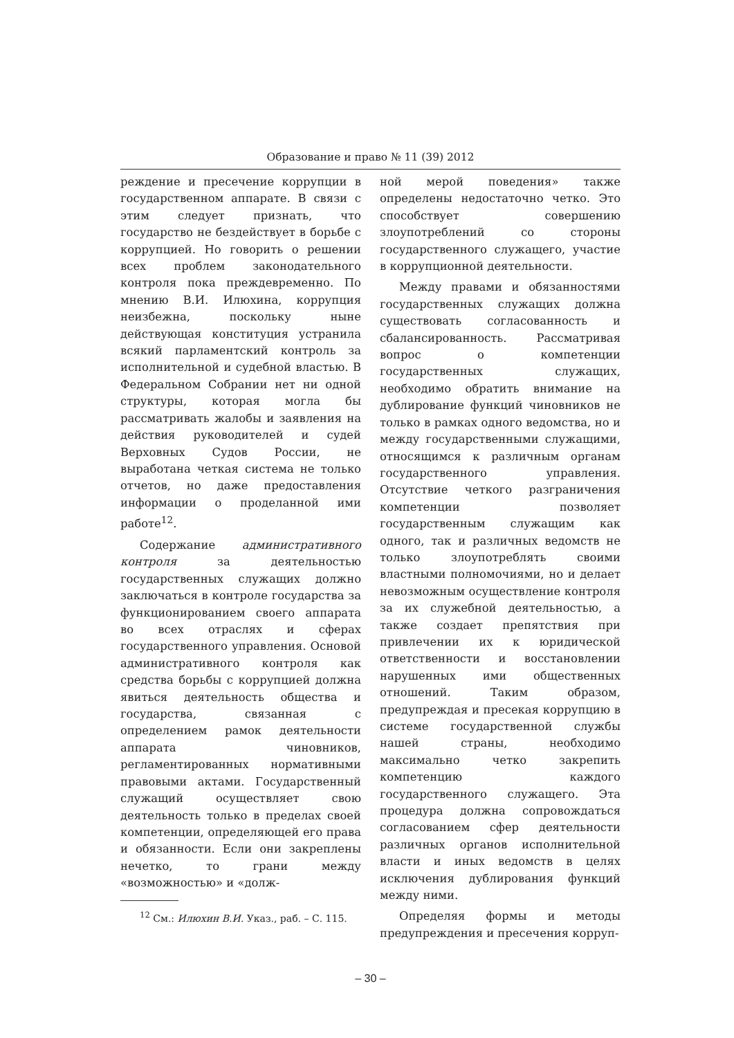Образование и право № 11 (39) 2012
реждение и пресечение коррупции в государственном аппарате. В связи с этим следует признать, что государство не бездействует в борьбе с коррупцией. Но говорить о решении всех проблем законодательного контроля пока преждевременно. По мнению В.И. Илюхина, коррупция неизбежна, поскольку ныне действующая конституция устранила всякий парламентский контроль за исполнительной и судебной властью. В Федеральном Собрании нет ни одной структуры, которая могла бы рассматривать жалобы и заявления на действия руководителей и судей Верховных Судов России, не выработана четкая система не только отчетов, но даже предоставления информации о проделанной ими работе<sup>12</sup>.
Содержание административного контроля за деятельностью государственных служащих должно заключаться в контроле государства за функционированием своего аппарата во всех отраслях и сферах государственного управления. Основой административного контроля как средства борьбы с коррупцией должна явиться деятельность общества и государства, связанная с определением рамок деятельности аппарата чиновников, регламентированных нормативными правовыми актами. Государственный служащий осуществляет свою деятельность только в пределах своей компетенции, определяющей его права и обязанности. Если они закреплены нечетко, то грани между «возможностью» и «долж-
<sup>12</sup> См.: Илюхин В.И. Указ., раб. – С. 115.
ной мерой поведения» также определены недостаточно четко. Это способствует совершению злоупотреблений со стороны государственного служащего, участие в коррупционной деятельности.
Между правами и обязанностями государственных служащих должна существовать согласованность и сбалансированность. Рассматривая вопрос о компетенции государственных служащих, необходимо обратить внимание на дублирование функций чиновников не только в рамках одного ведомства, но и между государственными служащими, относящимся к различным органам государственного управления. Отсутствие четкого разграничения компетенции позволяет государственным служащим как одного, так и различных ведомств не только злоупотреблять своими властными полномочиями, но и делает невозможным осуществление контроля за их служебной деятельностью, а также создает препятствия при привлечении их к юридической ответственности и восстановлении нарушенных ими общественных отношений. Таким образом, предупреждая и пресекая коррупцию в системе государственной службы нашей страны, необходимо максимально четко закрепить компетенцию каждого государственного служащего. Эта процедура должна сопровождаться согласованием сфер деятельности различных органов исполнительной власти и иных ведомств в целях исключения дублирования функций между ними.
Определяя формы и методы предупреждения и пресечения корруп-
– 30 –